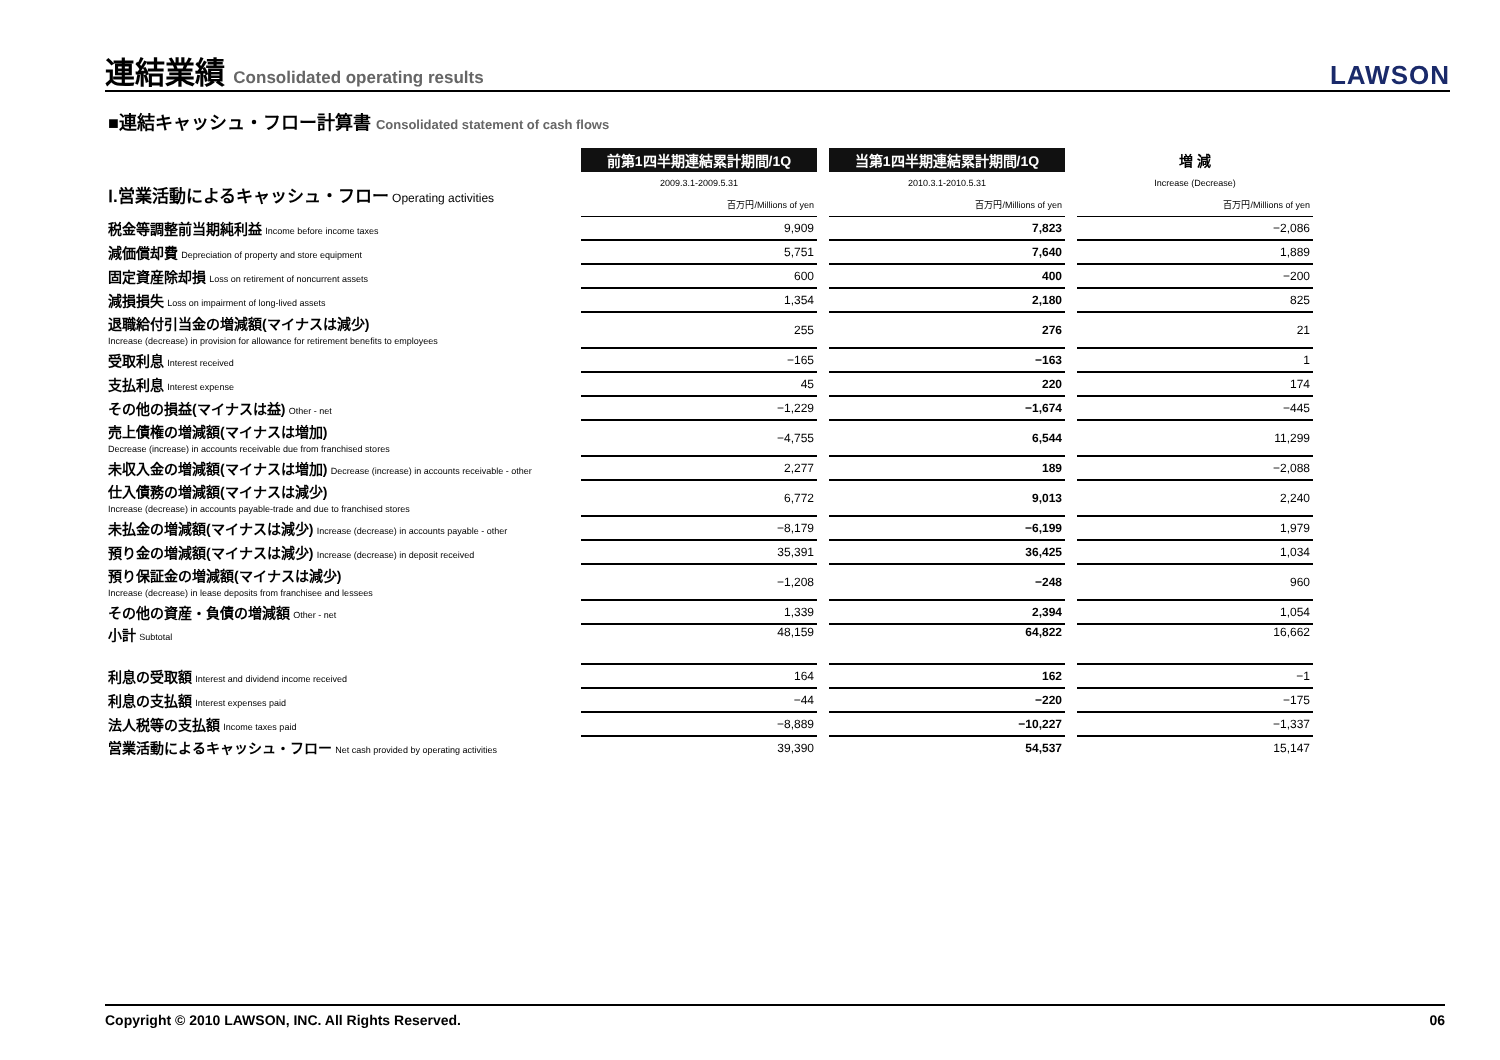連結業績 Consolidated operating results
LAWSON
■連結キャッシュ・フロー計算書 Consolidated statement of cash flows
| | 前第1四半期連結累計期間/1Q | | 当第1四半期連結累計期間/1Q | | 増 減 |
| Ⅰ.営業活動によるキャッシュ・フロー Operating activities | 2009.3.1-2009.5.31 | | 2010.3.1-2010.5.31 | | Increase (Decrease) |
| | 百万円/Millions of yen | | 百万円/Millions of yen | | 百万円/Millions of yen |
| 税金等調整前当期純利益 Income before income taxes | 9,909 | | 7,823 | | −2,086 |
| 減価償却費 Depreciation of property and store equipment | 5,751 | | 7,640 | | 1,889 |
| 固定資産除却損 Loss on retirement of noncurrent assets | 600 | | 400 | | −200 |
| 減損損失 Loss on impairment of long-lived assets | 1,354 | | 2,180 | | 825 |
| 退職給付引当金の増減額(マイナスは減少) Increase (decrease) in provision for allowance for retirement benefits to employees | 255 | | 276 | | 21 |
| 受取利息 Interest received | −165 | | −163 | | 1 |
| 支払利息 Interest expense | 45 | | 220 | | 174 |
| その他の損益(マイナスは益) Other - net | −1,229 | | −1,674 | | −445 |
| 売上債権の増減額(マイナスは増加) Decrease (increase) in accounts receivable due from franchised stores | −4,755 | | 6,544 | | 11,299 |
| 未収入金の増減額(マイナスは増加) Decrease (increase) in accounts receivable - other | 2,277 | | 189 | | −2,088 |
| 仕入債務の増減額(マイナスは減少) Increase (decrease) in accounts payable-trade and due to franchised stores | 6,772 | | 9,013 | | 2,240 |
| 未払金の増減額(マイナスは減少) Increase (decrease) in accounts payable - other | −8,179 | | −6,199 | | 1,979 |
| 預り金の増減額(マイナスは減少) Increase (decrease) in deposit received | 35,391 | | 36,425 | | 1,034 |
| 預り保証金の増減額(マイナスは減少) Increase (decrease) in lease deposits from franchisee and lessees | −1,208 | | −248 | | 960 |
| その他の資産・負債の増減額 Other - net | 1,339 | | 2,394 | | 1,054 |
| 小計 Subtotal | 48,159 | | 64,822 | | 16,662 |
| 利息の受取額 Interest and dividend income received | 164 | | 162 | | −1 |
| 利息の支払額 Interest expenses paid | −44 | | −220 | | −175 |
| 法人税等の支払額 Income taxes paid | −8,889 | | −10,227 | | −1,337 |
| 営業活動によるキャッシュ・フロー Net cash provided by operating activities | 39,390 | | 54,537 | | 15,147 |
Copyright © 2010 LAWSON, INC. All Rights Reserved. 06